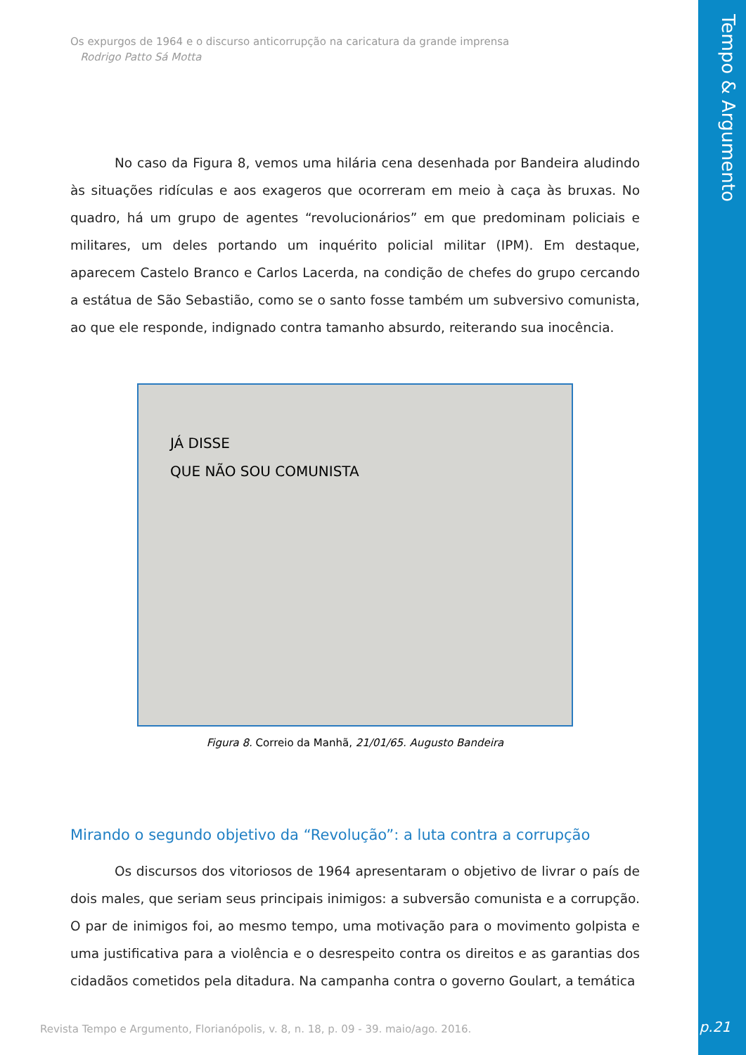Tempo & Argumento
Os expurgos de 1964 e o discurso anticorrupção na caricatura da grande imprensa
Rodrigo Patto Sá Motta
No caso da Figura 8, vemos uma hilária cena desenhada por Bandeira aludindo às situações ridículas e aos exageros que ocorreram em meio à caça às bruxas. No quadro, há um grupo de agentes “revolucionários” em que predominam policiais e militares, um deles portando um inquérito policial militar (IPM). Em destaque, aparecem Castelo Branco e Carlos Lacerda, na condição de chefes do grupo cercando a estátua de São Sebastião, como se o santo fosse também um subversivo comunista, ao que ele responde, indignado contra tamanho absurdo, reiterando sua inocência.
JÁ DISSE
QUE NÃO SOU COMUNISTA
Figura 8. Correio da Manhã, 21/01/65. Augusto Bandeira
Mirando o segundo objetivo da “Revolução”: a luta contra a corrupção
Os discursos dos vitoriosos de 1964 apresentaram o objetivo de livrar o país de dois males, que seriam seus principais inimigos: a subversão comunista e a corrupção. O par de inimigos foi, ao mesmo tempo, uma motivação para o movimento golpista e uma justificativa para a violência e o desrespeito contra os direitos e as garantias dos cidadãos cometidos pela ditadura. Na campanha contra o governo Goulart, a temática
Revista Tempo e Argumento, Florianópolis, v. 8, n. 18, p. 09 - 39. maio/ago. 2016.
p.21